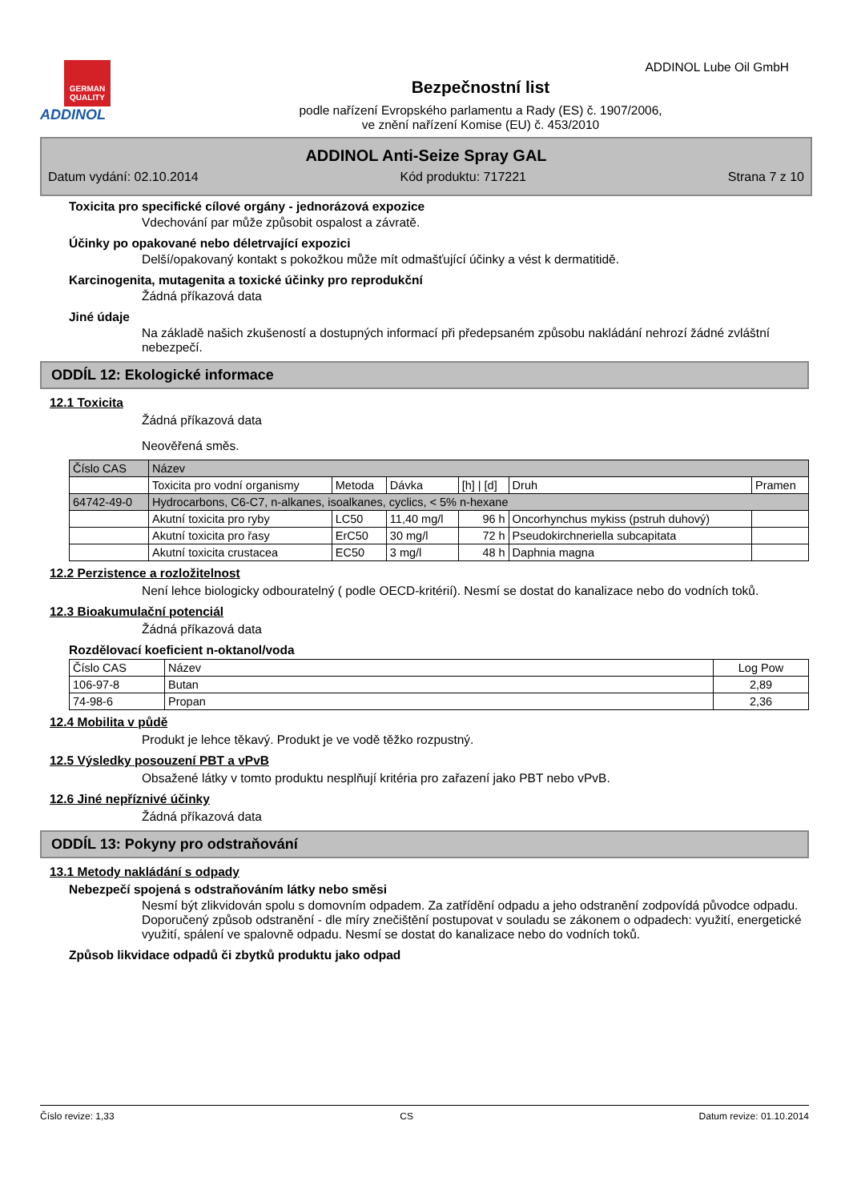GERMAN QUALITY
ADDINOL
Bezpečnostní list
podle nařízení Evropského parlamentu a Rady (ES) č. 1907/2006,
ve znění nařízení Komise (EU) č. 453/2010
ADDINOL Lube Oil GmbH
ADDINOL Anti-Seize Spray GAL
Datum vydání: 02.10.2014 Kód produktu: 717221 Strana 7 z 10
Toxicita pro specifické cílové orgány - jednorázová expozice
Vdechování par může způsobit ospalost a závratě.
Účinky po opakované nebo déletrvající expozici
Delší/opakovaný kontakt s pokožkou může mít odmašťující účinky a vést k dermatitidě.
Karcinogenita, mutagenita a toxické účinky pro reprodukční
Žádná příkazová data
Jiné údaje
Na základě našich zkušeností a dostupných informací při předepsaném způsobu nakládání nehrozí žádné zvláštní nebezpečí.
ODDÍL 12: Ekologické informace
12.1 Toxicita
Žádná příkazová data
Neověřená směs.
| Číslo CAS | Název | | | | | |
| | Toxicita pro vodní organismy | Metoda | Dávka | [h] / [d] | Druh | Pramen |
| 64742-49-0 | Hydrocarbons, C6-C7, n-alkanes, isoalkanes, cyclics, < 5% n-hexane | | | | | |
| | Akutní toxicita pro ryby | LC50 | 11,40 mg/l | 96 h | Oncorhynchus mykiss (pstruh duhový) | |
| | Akutní toxicita pro řasy | ErC50 | 30 mg/l | 72 h | Pseudokirchneriella subcapitata | |
| | Akutní toxicita crustacea | EC50 | 3 mg/l | 48 h | Daphnia magna | |
12.2 Perzistence a rozložitelnost
Není lehce biologicky odbouratelný ( podle OECD-kritérií). Nesmí se dostat do kanalizace nebo do vodních toků.
12.3 Bioakumulační potenciál
Žádná příkazová data
Rozdělovací koeficient n-oktanol/voda
| Číslo CAS | Název | Log Pow |
| --- | --- | --- |
| 106-97-8 | Butan | 2,89 |
| 74-98-6 | Propan | 2,36 |
12.4 Mobilita v půdě
Produkt je lehce těkavý. Produkt je ve vodě těžko rozpustný.
12.5 Výsledky posouzení PBT a vPvB
Obsažené látky v tomto produktu nesplňují kritéria pro zařazení jako PBT nebo vPvB.
12.6 Jiné nepříznivé účinky
Žádná příkazová data
ODDÍL 13: Pokyny pro odstraňování
13.1 Metody nakládání s odpady
Nebezpečí spojená s odstraňováním látky nebo směsi
Nesmí být zlikvidován spolu s domovním odpadem. Za zatřídění odpadu a jeho odstranění zodpovídá původce odpadu. Doporučený způsob odstranění - dle míry znečištění postupovat v souladu se zákonem o odpadech: využití, energetické využití, spálení ve spalovně odpadu. Nesmí se dostat do kanalizace nebo do vodních toků.
Způsob likvidace odpadů či zbytků produktu jako odpad
Číslo revize: 1,33 CS Datum revize: 01.10.2014